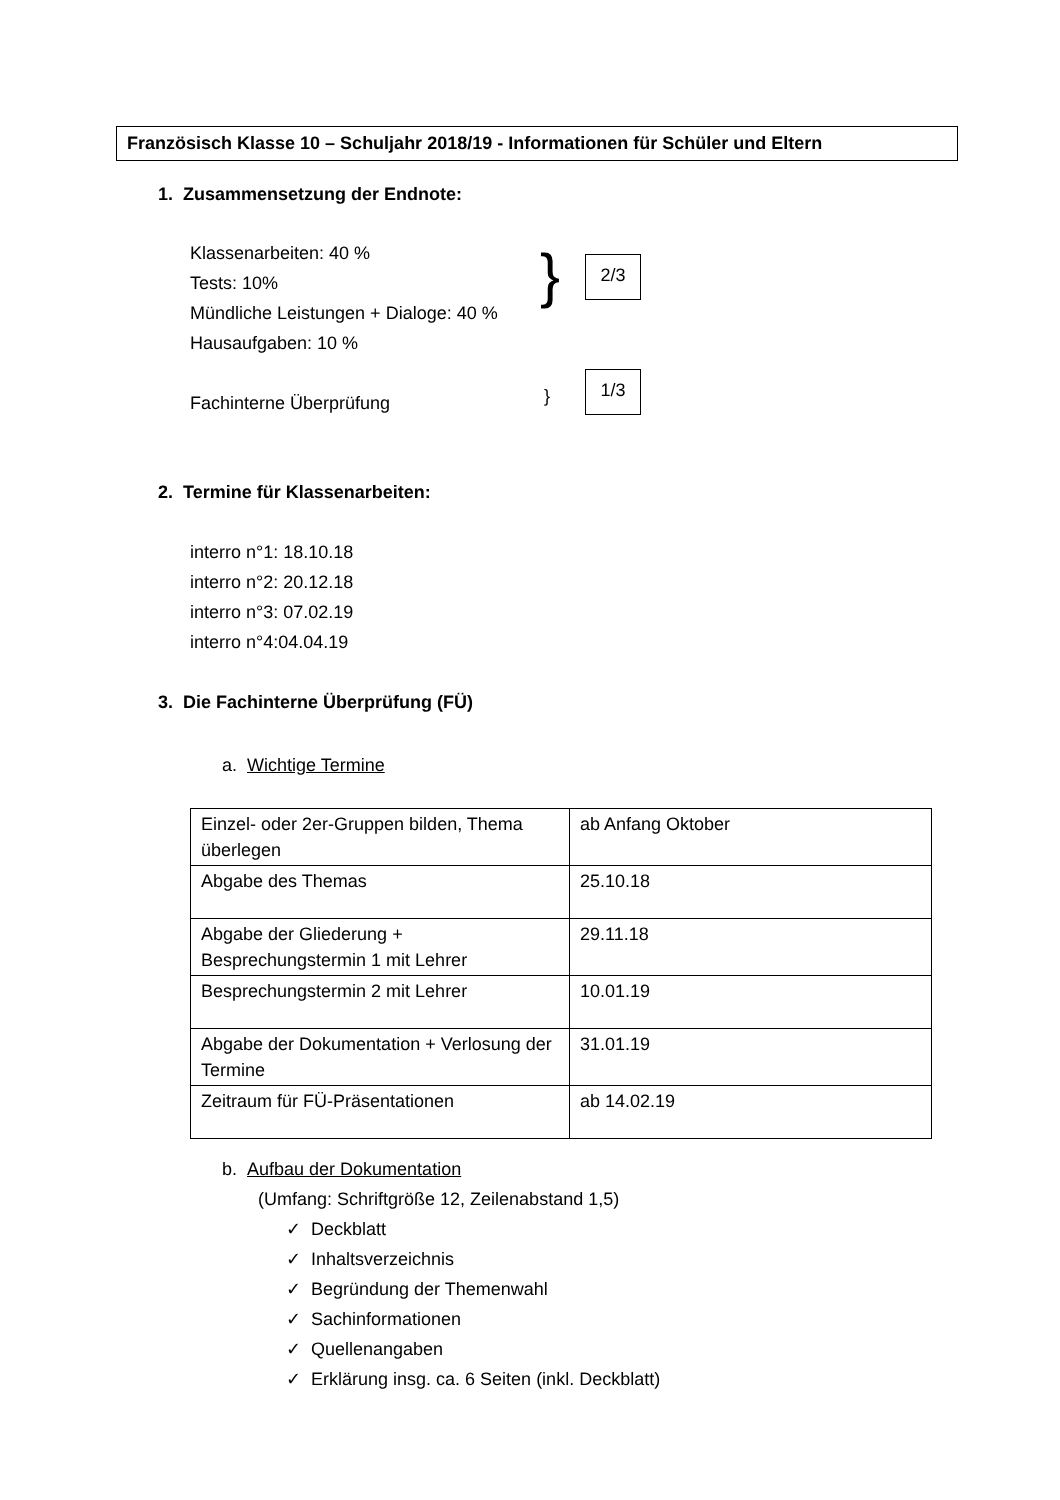Französisch Klasse 10 – Schuljahr 2018/19 - Informationen für Schüler und Eltern
1. Zusammensetzung der Endnote:
Klassenarbeiten: 40 %
Tests: 10%
Mündliche Leistungen + Dialoge: 40 %
Hausaufgaben: 10 %
Fachinterne Überprüfung
} 2/3
}
1/3
2. Termine für Klassenarbeiten:
interro n°1: 18.10.18
interro n°2: 20.12.18
interro n°3: 07.02.19
interro n°4:04.04.19
3. Die Fachinterne Überprüfung (FÜ)
a. Wichtige Termine
| Einzel- oder 2er-Gruppen bilden, Thema überlegen | ab Anfang Oktober |
| Abgabe des Themas | 25.10.18 |
| Abgabe der Gliederung + Besprechungstermin 1 mit Lehrer | 29.11.18 |
| Besprechungstermin 2 mit Lehrer | 10.01.19 |
| Abgabe der Dokumentation + Verlosung der Termine | 31.01.19 |
| Zeitraum für FÜ-Präsentationen | ab 14.02.19 |
b. Aufbau der Dokumentation
(Umfang: Schriftgröße 12, Zeilenabstand 1,5)
✓ Deckblatt
✓ Inhaltsverzeichnis
✓ Begründung der Themenwahl
✓ Sachinformationen
✓ Quellenangaben
✓ Erklärung insg. ca. 6 Seiten (inkl. Deckblatt)